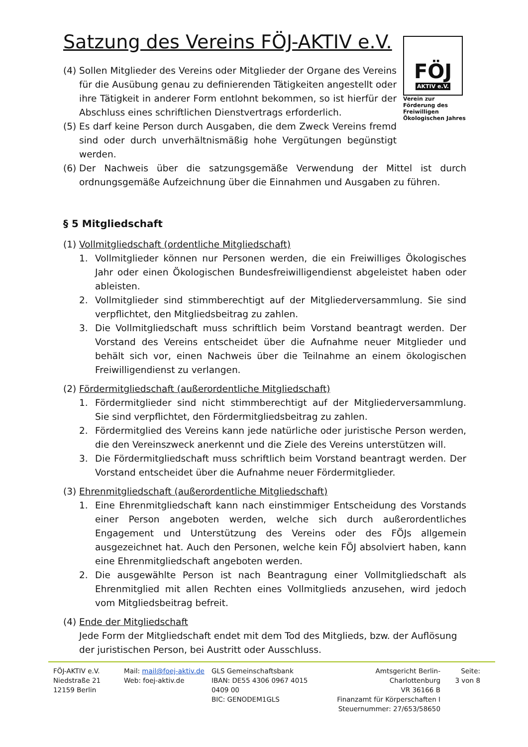Satzung des Vereins FÖJ-AKTIV e.V.
(4) Sollen Mitglieder des Vereins oder Mitglieder der Organe des Vereins für die Ausübung genau zu definierenden Tätigkeiten angestellt oder ihre Tätigkeit in anderer Form entlohnt bekommen, so ist hierfür der Abschluss eines schriftlichen Dienstvertrags erforderlich.
(5) Es darf keine Person durch Ausgaben, die dem Zweck Vereins fremd sind oder durch unverhältnismäßig hohe Vergütungen begünstigt werden.
(6) Der Nachweis über die satzungsgemäße Verwendung der Mittel ist durch ordnungsgemäße Aufzeichnung über die Einnahmen und Ausgaben zu führen.
§ 5 Mitgliedschaft
(1) Vollmitgliedschaft (ordentliche Mitgliedschaft)
1. Vollmitglieder können nur Personen werden, die ein Freiwilliges Ökologisches Jahr oder einen Ökologischen Bundesfreiwilligendienst abgeleistet haben oder ableisten.
2. Vollmitglieder sind stimmberechtigt auf der Mitgliederversammlung. Sie sind verpflichtet, den Mitgliedsbeitrag zu zahlen.
3. Die Vollmitgliedschaft muss schriftlich beim Vorstand beantragt werden. Der Vorstand des Vereins entscheidet über die Aufnahme neuer Mitglieder und behält sich vor, einen Nachweis über die Teilnahme an einem ökologischen Freiwilligendienst zu verlangen.
(2) Fördermitgliedschaft (außerordentliche Mitgliedschaft)
1. Fördermitglieder sind nicht stimmberechtigt auf der Mitgliederversammlung. Sie sind verpflichtet, den Fördermitgliedsbeitrag zu zahlen.
2. Fördermitglied des Vereins kann jede natürliche oder juristische Person werden, die den Vereinszweck anerkennt und die Ziele des Vereins unterstützen will.
3. Die Fördermitgliedschaft muss schriftlich beim Vorstand beantragt werden. Der Vorstand entscheidet über die Aufnahme neuer Fördermitglieder.
(3) Ehrenmitgliedschaft (außerordentliche Mitgliedschaft)
1. Eine Ehrenmitgliedschaft kann nach einstimmiger Entscheidung des Vorstands einer Person angeboten werden, welche sich durch außerordentliches Engagement und Unterstützung des Vereins oder des FÖJs allgemein ausgezeichnet hat. Auch den Personen, welche kein FÖJ absolviert haben, kann eine Ehrenmitgliedschaft angeboten werden.
2. Die ausgewählte Person ist nach Beantragung einer Vollmitgliedschaft als Ehrenmitglied mit allen Rechten eines Vollmitglieds anzusehen, wird jedoch vom Mitgliedsbeitrag befreit.
(4) Ende der Mitgliedschaft
Jede Form der Mitgliedschaft endet mit dem Tod des Mitglieds, bzw. der Auflösung der juristischen Person, bei Austritt oder Ausschluss.
FÖJ
AKTIV e.V.
Verein zur Förderung des Freiwilligen Ökologischen Jahres
FÖJ-AKTIV e.V.
Niedstraße 21
12159 Berlin
Mail: mail@foej-aktiv.de
Web: foej-aktiv.de
GLS Gemeinschaftsbank
IBAN: DE55 4306 0967 4015 0409 00
BIC: GENODEM1GLS
Amtsgericht Berlin-Charlottenburg
VR 36166 B
Finanzamt für Körperschaften I
Steuernummer: 27/653/58650
Seite:
3 von 8